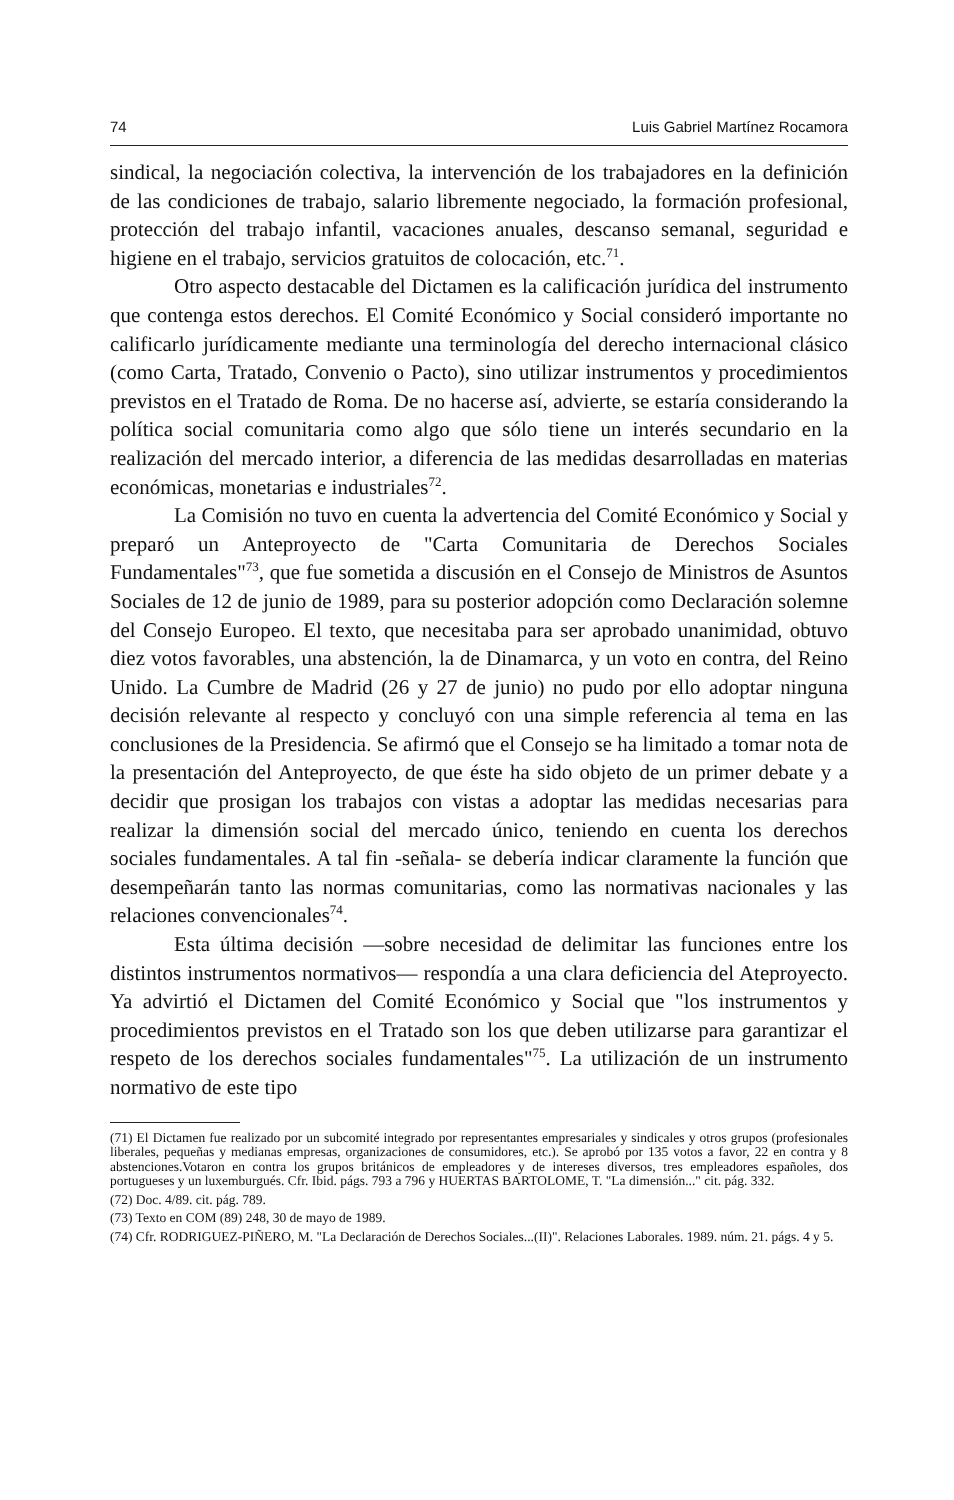74 Luis Gabriel Martínez Rocamora
sindical, la negociación colectiva, la intervención de los trabajadores en la definición de las condiciones de trabajo, salario libremente negociado, la formación profesional, protección del trabajo infantil, vacaciones anuales, descanso semanal, seguridad e higiene en el trabajo, servicios gratuitos de colocación, etc.<sup>71</sup>.
Otro aspecto destacable del Dictamen es la calificación jurídica del instrumento que contenga estos derechos. El Comité Económico y Social consideró importante no calificarlo jurídicamente mediante una terminología del derecho internacional clásico (como Carta, Tratado, Convenio o Pacto), sino utilizar instrumentos y procedimientos previstos en el Tratado de Roma. De no hacerse así, advierte, se estaría considerando la política social comunitaria como algo que sólo tiene un interés secundario en la realización del mercado interior, a diferencia de las medidas desarrolladas en materias económicas, monetarias e industriales<sup>72</sup>.
La Comisión no tuvo en cuenta la advertencia del Comité Económico y Social y preparó un Anteproyecto de "Carta Comunitaria de Derechos Sociales Fundamentales"<sup>73</sup>, que fue sometida a discusión en el Consejo de Ministros de Asuntos Sociales de 12 de junio de 1989, para su posterior adopción como Declaración solemne del Consejo Europeo. El texto, que necesitaba para ser aprobado unanimidad, obtuvo diez votos favorables, una abstención, la de Dinamarca, y un voto en contra, del Reino Unido. La Cumbre de Madrid (26 y 27 de junio) no pudo por ello adoptar ninguna decisión relevante al respecto y concluyó con una simple referencia al tema en las conclusiones de la Presidencia. Se afirmó que el Consejo se ha limitado a tomar nota de la presentación del Anteproyecto, de que éste ha sido objeto de un primer debate y a decidir que prosigan los trabajos con vistas a adoptar las medidas necesarias para realizar la dimensión social del mercado único, teniendo en cuenta los derechos sociales fundamentales. A tal fin -señala- se debería indicar claramente la función que desempeñarán tanto las normas comunitarias, como las normativas nacionales y las relaciones convencionales<sup>74</sup>.
Esta última decisión —sobre necesidad de delimitar las funciones entre los distintos instrumentos normativos— respondía a una clara deficiencia del Ateproyecto. Ya advirtió el Dictamen del Comité Económico y Social que "los instrumentos y procedimientos previstos en el Tratado son los que deben utilizarse para garantizar el respeto de los derechos sociales fundamentales"<sup>75</sup>. La utilización de un instrumento normativo de este tipo
(71) El Dictamen fue realizado por un subcomité integrado por representantes empresariales y sindicales y otros grupos (profesionales liberales, pequeñas y medianas empresas, organizaciones de consumidores, etc.). Se aprobó por 135 votos a favor, 22 en contra y 8 abstenciones.Votaron en contra los grupos británicos de empleadores y de intereses diversos, tres empleadores españoles, dos portugueses y un luxemburgués. Cfr. Ibid. págs. 793 a 796 y HUERTAS BARTOLOME, T. "La dimensión..." cit. pág. 332.
(72) Doc. 4/89. cit. pág. 789.
(73) Texto en COM (89) 248, 30 de mayo de 1989.
(74) Cfr. RODRIGUEZ-PIÑERO, M. "La Declaración de Derechos Sociales...(II)". Relaciones Laborales. 1989. núm. 21. págs. 4 y 5.